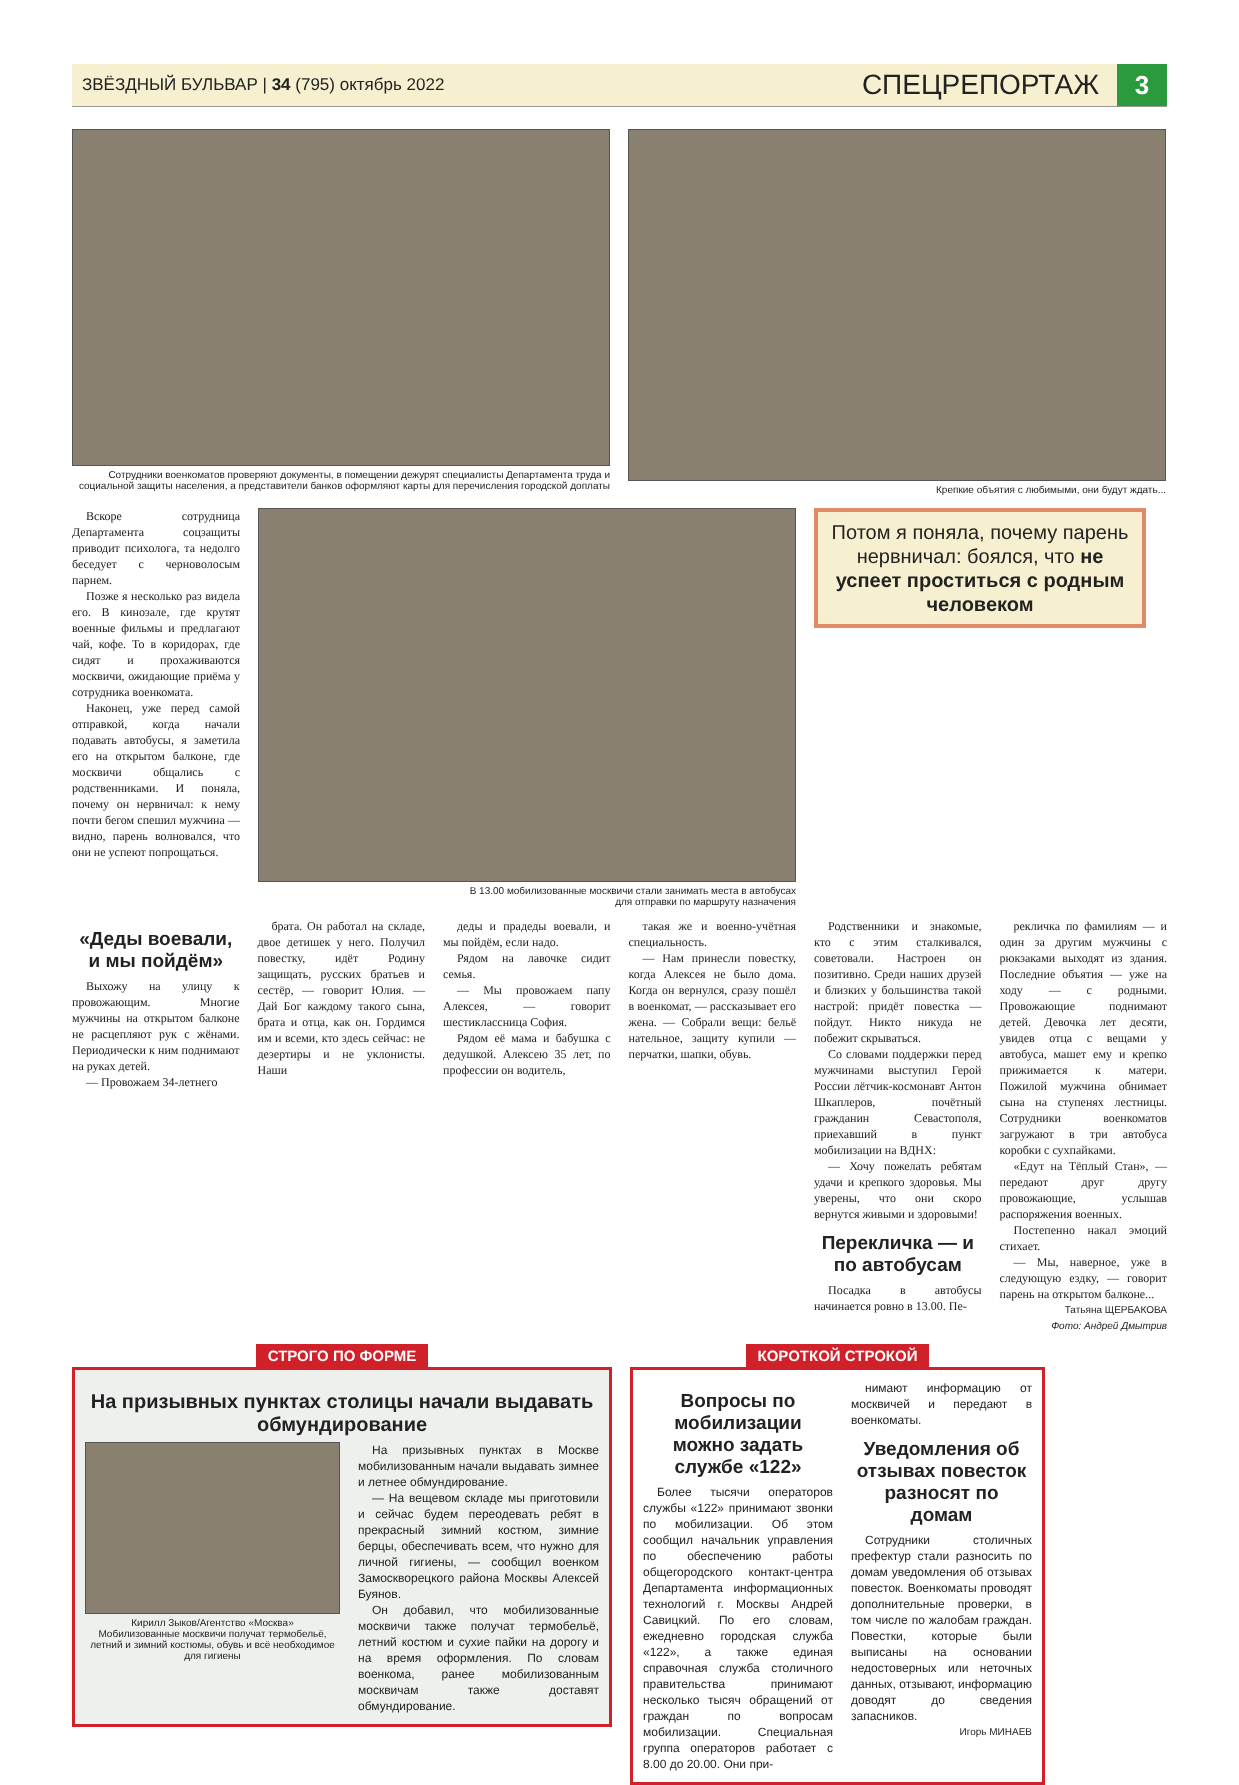ЗВЁЗДНЫЙ БУЛЬВАР | 34 (795) октябрь 2022
СПЕЦРЕПОРТАЖ
3
Сотрудники военкоматов проверяют документы, в помещении дежурят специалисты Департамента труда и социальной защиты населения, а представители банков оформляют карты для перечисления городской доплаты
Крепкие объятия с любимыми, они будут ждать...
Вскоре сотрудница Департамента соцзащиты приводит психолога, та недолго беседует с черноволосым парнем.
Позже я несколько раз видела его. В кинозале, где крутят военные фильмы и предлагают чай, кофе. То в коридорах, где сидят и прохаживаются москвичи, ожидающие приёма у сотрудника военкомата.
Наконец, уже перед самой отправкой, когда начали подавать автобусы, я заметила его на открытом балконе, где москвичи общались с родственниками. И поняла, почему он нервничал: к нему почти бегом спешил мужчина — видно, парень волновался, что они не успеют попрощаться.
В 13.00 мобилизованные москвичи стали занимать места в автобусах
для отправки по маршруту назначения
Потом я поняла, почему парень нервничал: боялся, что не успеет проститься с родным человеком
«Деды воевали, и мы пойдём»
Выхожу на улицу к провожающим. Многие мужчины на открытом балконе не расцепляют рук с жёнами. Периодически к ним поднимают на руках детей.
— Провожаем 34-летнего
брата. Он работал на складе, двое детишек у него. Получил повестку, идёт Родину защищать, русских братьев и сестёр, — говорит Юлия. — Дай Бог каждому такого сына, брата и отца, как он. Гордимся им и всеми, кто здесь сейчас: не дезертиры и не уклонисты. Наши
деды и прадеды воевали, и мы пойдём, если надо.
Рядом на лавочке сидит семья.
— Мы провожаем папу Алексея, — говорит шестиклассница София.
Рядом её мама и бабушка с дедушкой. Алексею 35 лет, по профессии он водитель,
такая же и военно-учётная специальность.
— Нам принесли повестку, когда Алексея не было дома. Когда он вернулся, сразу пошёл в военкомат, — рассказывает его жена. — Собрали вещи: бельё нательное, защиту купили — перчатки, шапки, обувь.
Родственники и знакомые, кто с этим сталкивался, советовали. Настроен он позитивно. Среди наших друзей и близких у большинства такой настрой: придёт повестка — пойдут. Никто никуда не побежит скрываться.
Со словами поддержки перед мужчинами выступил Герой России лётчик-космонавт Антон Шкаплеров, почётный гражданин Севастополя, приехавший в пункт мобилизации на ВДНХ:
— Хочу пожелать ребятам удачи и крепкого здоровья. Мы уверены, что они скоро вернутся живыми и здоровыми!
Перекличка — и по автобусам
Посадка в автобусы начинается ровно в 13.00. Пе-
рекличка по фамилиям — и один за другим мужчины с рюкзаками выходят из здания. Последние объятия — уже на ходу — с родными. Провожающие поднимают детей. Девочка лет десяти, увидев отца с вещами у автобуса, машет ему и крепко прижимается к матери. Пожилой мужчина обнимает сына на ступенях лестницы. Сотрудники военкоматов загружают в три автобуса коробки с сухпайками.
«Едут на Тёплый Стан», — передают друг другу провожающие, услышав распоряжения военных.
Постепенно накал эмоций стихает.
— Мы, наверное, уже в следующую ездку, — говорит парень на открытом балконе...
Татьяна ЩЕРБАКОВА
Фото: Андрей Дмытрив
СТРОГО ПО ФОРМЕ
На призывных пунктах столицы начали выдавать обмундирование
Кирилл Зыков/Агентство «Москва»
Мобилизованные москвичи получат термобельё, летний и зимний костюмы, обувь и всё необходимое для гигиены
На призывных пунктах в Москве мобилизованным начали выдавать зимнее и летнее обмундирование.
— На вещевом складе мы приготовили и сейчас будем переодевать ребят в прекрасный зимний костюм, зимние берцы, обеспечивать всем, что нужно для личной гигиены, — сообщил военком Замоскворецкого района Москвы Алексей Буянов.
Он добавил, что мобилизованные москвичи также получат термобельё, летний костюм и сухие пайки на дорогу и на время оформления. По словам военкома, ранее мобилизованным москвичам также доставят обмундирование.
КОРОТКОЙ СТРОКОЙ
Вопросы по мобилизации можно задать службе «122»
Более тысячи операторов службы «122» принимают звонки по мобилизации. Об этом сообщил начальник управления по обеспечению работы общегородского контакт-центра Департамента информационных технологий г. Москвы Андрей Савицкий. По его словам, ежедневно городская служба «122», а также единая справочная служба столичного правительства принимают несколько тысяч обращений от граждан по вопросам мобилизации. Специальная группа операторов работает с 8.00 до 20.00. Они при-
нимают информацию от москвичей и передают в военкоматы.
Уведомления об отзывах повесток разносят по домам
Сотрудники столичных префектур стали разносить по домам уведомления об отзывах повесток. Военкоматы проводят дополнительные проверки, в том числе по жалобам граждан. Повестки, которые были выписаны на основании недостоверных или неточных данных, отзывают, информацию доводят до сведения запасников.
Игорь МИНАЕВ